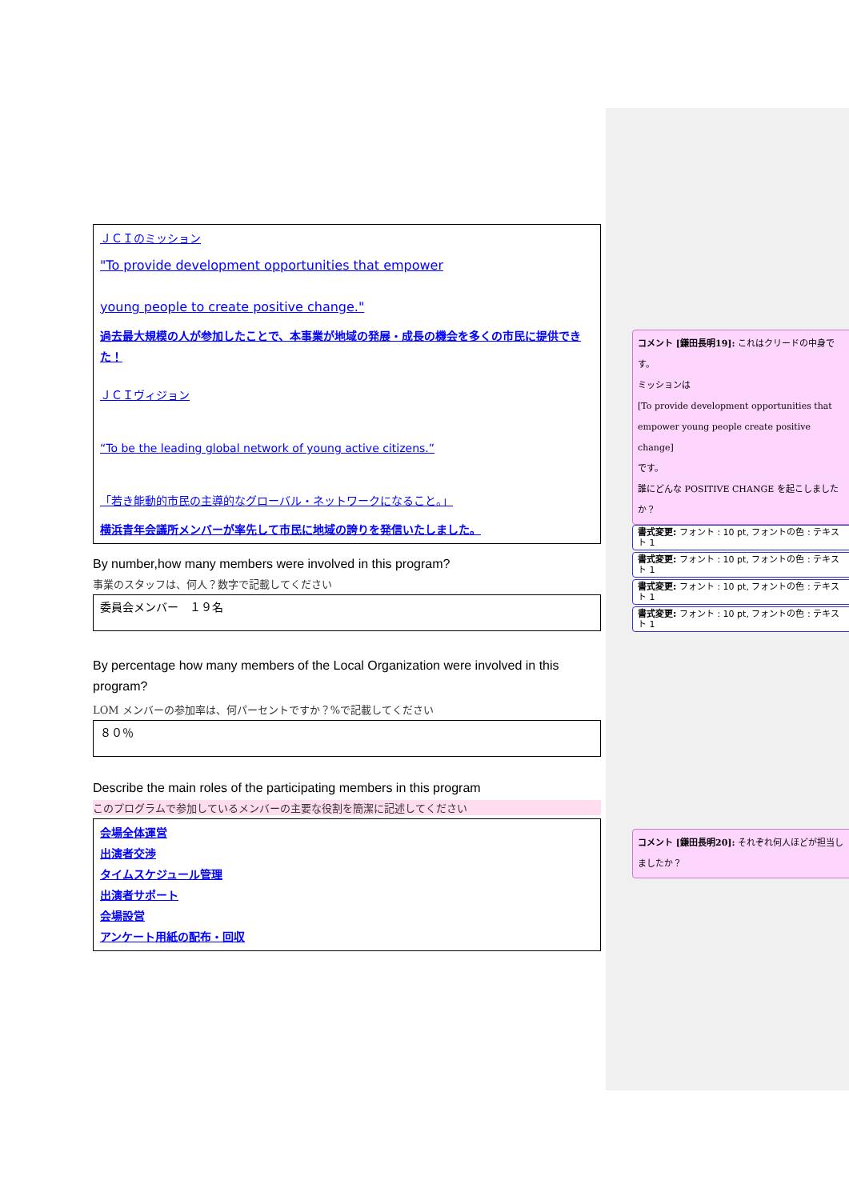ＪＣＩのミッション
"To provide development opportunities that empower
young people to create positive change."
過去最大規模の人が参加したことで、本事業が地域の発展・成長の機会を多くの市民に提供できた！
ＪＣＩヴィジョン
“To be the leading global network of young active citizens.”
「若き能動的市民の主導的なグローバル・ネットワークになること。」
横浜青年会議所メンバーが率先して市民に地域の誇りを発信いたしました。
By number,how many members were involved in this program?
事業のスタッフは、何人？数字で記載してください
委員会メンバー　１９名
By percentage how many members of the Local Organization were involved in this program?
LOM メンバーの参加率は、何パーセントですか？%で記載してください
８０％
Describe the main roles of the participating members in this program
このプログラムで参加しているメンバーの主要な役割を簡潔に記述してください
会場全体運営
出演者交渉
タイムスケジュール管理
出演者サポート
会場設営
アンケート用紙の配布・回収
コメント [鎌田長明19]: これはクリードの中身です。
ミッションは
[To provide development opportunities that empower young people create positive change]
です。
誰にどんな POSITIVE CHANGE を起こしましたか？
書式変更: フォント : 10 pt, フォントの色 : テキスト 1
書式変更: フォント : 10 pt, フォントの色 : テキスト 1
書式変更: フォント : 10 pt, フォントの色 : テキスト 1
書式変更: フォント : 10 pt, フォントの色 : テキスト 1
コメント [鎌田長明20]: それぞれ何人ほどが担当しましたか？